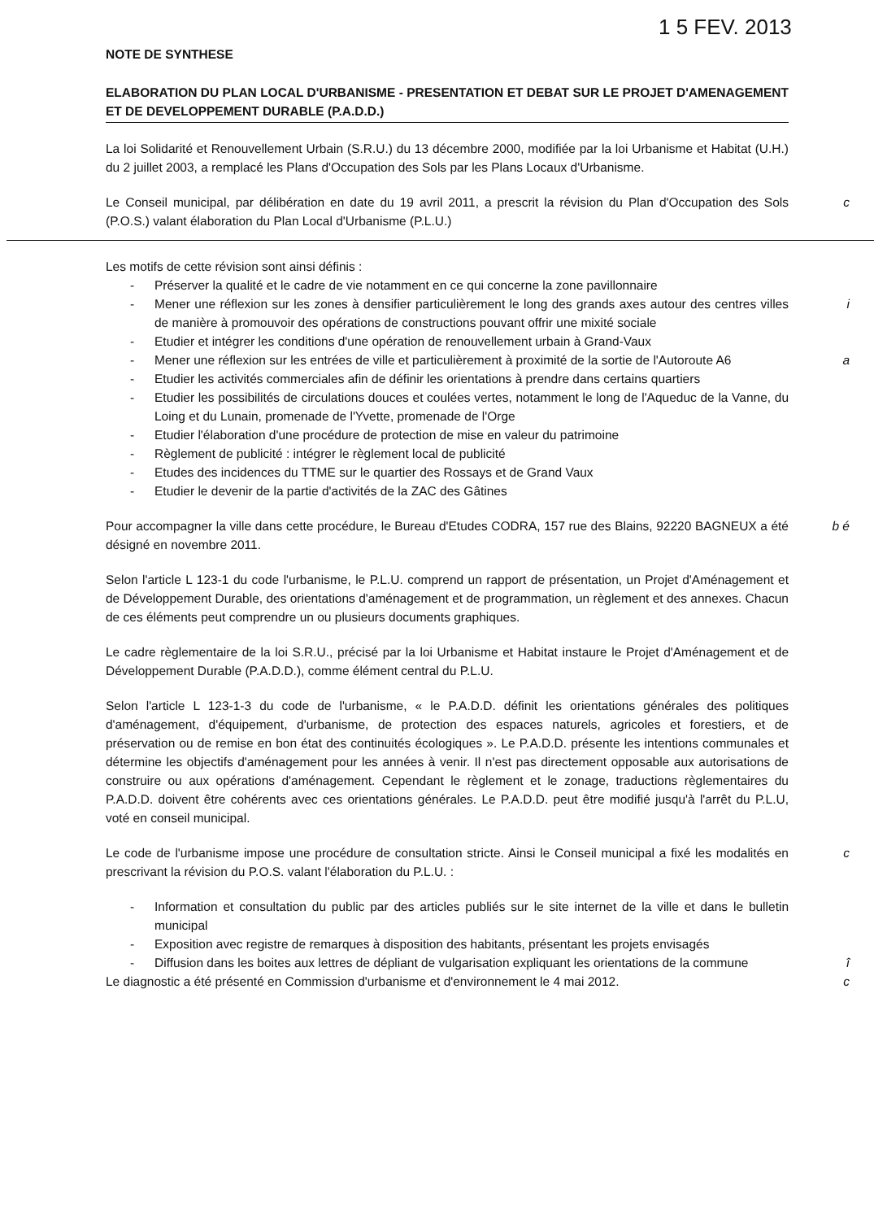1 5 FEV. 2013
NOTE DE SYNTHESE
ELABORATION DU PLAN LOCAL D'URBANISME - PRESENTATION ET DEBAT SUR LE PROJET D'AMENAGEMENT ET DE DEVELOPPEMENT DURABLE (P.A.D.D.)
La loi Solidarité et Renouvellement Urbain (S.R.U.) du 13 décembre 2000, modifiée par la loi Urbanisme et Habitat (U.H.) du 2 juillet 2003, a remplacé les Plans d'Occupation des Sols par les Plans Locaux d'Urbanisme.
c Le Conseil municipal, par délibération en date du 19 avril 2011, a prescrit la révision du Plan d'Occupation des Sols (P.O.S.) valant élaboration du Plan Local d'Urbanisme (P.L.U.)
Les motifs de cette révision sont ainsi définis :
- Préserver la qualité et le cadre de vie notamment en ce qui concerne la zone pavillonnaire
- i Mener une réflexion sur les zones à densifier particulièrement le long des grands axes autour des centres villes de manière à promouvoir des opérations de constructions pouvant offrir une mixité sociale
- Etudier et intégrer les conditions d'une opération de renouvellement urbain à Grand-Vaux
- a Mener une réflexion sur les entrées de ville et particulièrement à proximité de la sortie de l'Autoroute A6
- Etudier les activités commerciales afin de définir les orientations à prendre dans certains quartiers
- Etudier les possibilités de circulations douces et coulées vertes, notamment le long de l'Aqueduc de la Vanne, du Loing et du Lunain, promenade de l'Yvette, promenade de l'Orge
- Etudier l'élaboration d'une procédure de protection de mise en valeur du patrimoine
- Règlement de publicité : intégrer le règlement local de publicité
- Etudes des incidences du TTME sur le quartier des Rossays et de Grand Vaux
- Etudier le devenir de la partie d'activités de la ZAC des Gâtines
b é Pour accompagner la ville dans cette procédure, le Bureau d'Etudes CODRA, 157 rue des Blains, 92220 BAGNEUX a été désigné en novembre 2011.
Selon l'article L 123-1 du code l'urbanisme, le P.L.U. comprend un rapport de présentation, un Projet d'Aménagement et de Développement Durable, des orientations d'aménagement et de programmation, un règlement et des annexes. Chacun de ces éléments peut comprendre un ou plusieurs documents graphiques.
Le cadre règlementaire de la loi S.R.U., précisé par la loi Urbanisme et Habitat instaure le Projet d'Aménagement et de Développement Durable (P.A.D.D.), comme élément central du P.L.U.
Selon l'article L 123-1-3 du code de l'urbanisme, « le P.A.D.D. définit les orientations générales des politiques d'aménagement, d'équipement, d'urbanisme, de protection des espaces naturels, agricoles et forestiers, et de préservation ou de remise en bon état des continuités écologiques ». Le P.A.D.D. présente les intentions communales et détermine les objectifs d'aménagement pour les années à venir. Il n'est pas directement opposable aux autorisations de construire ou aux opérations d'aménagement. Cependant le règlement et le zonage, traductions règlementaires du P.A.D.D. doivent être cohérents avec ces orientations générales. Le P.A.D.D. peut être modifié jusqu'à l'arrêt du P.L.U, voté en conseil municipal.
c Le code de l'urbanisme impose une procédure de consultation stricte. Ainsi le Conseil municipal a fixé les modalités en prescrivant la révision du P.O.S. valant l'élaboration du P.L.U. :
- Information et consultation du public par des articles publiés sur le site internet de la ville et dans le bulletin municipal
- Exposition avec registre de remarques à disposition des habitants, présentant les projets envisagés
- î Diffusion dans les boites aux lettres de dépliant de vulgarisation expliquant les orientations de la commune
c Le diagnostic a été présenté en Commission d'urbanisme et d'environnement le 4 mai 2012.